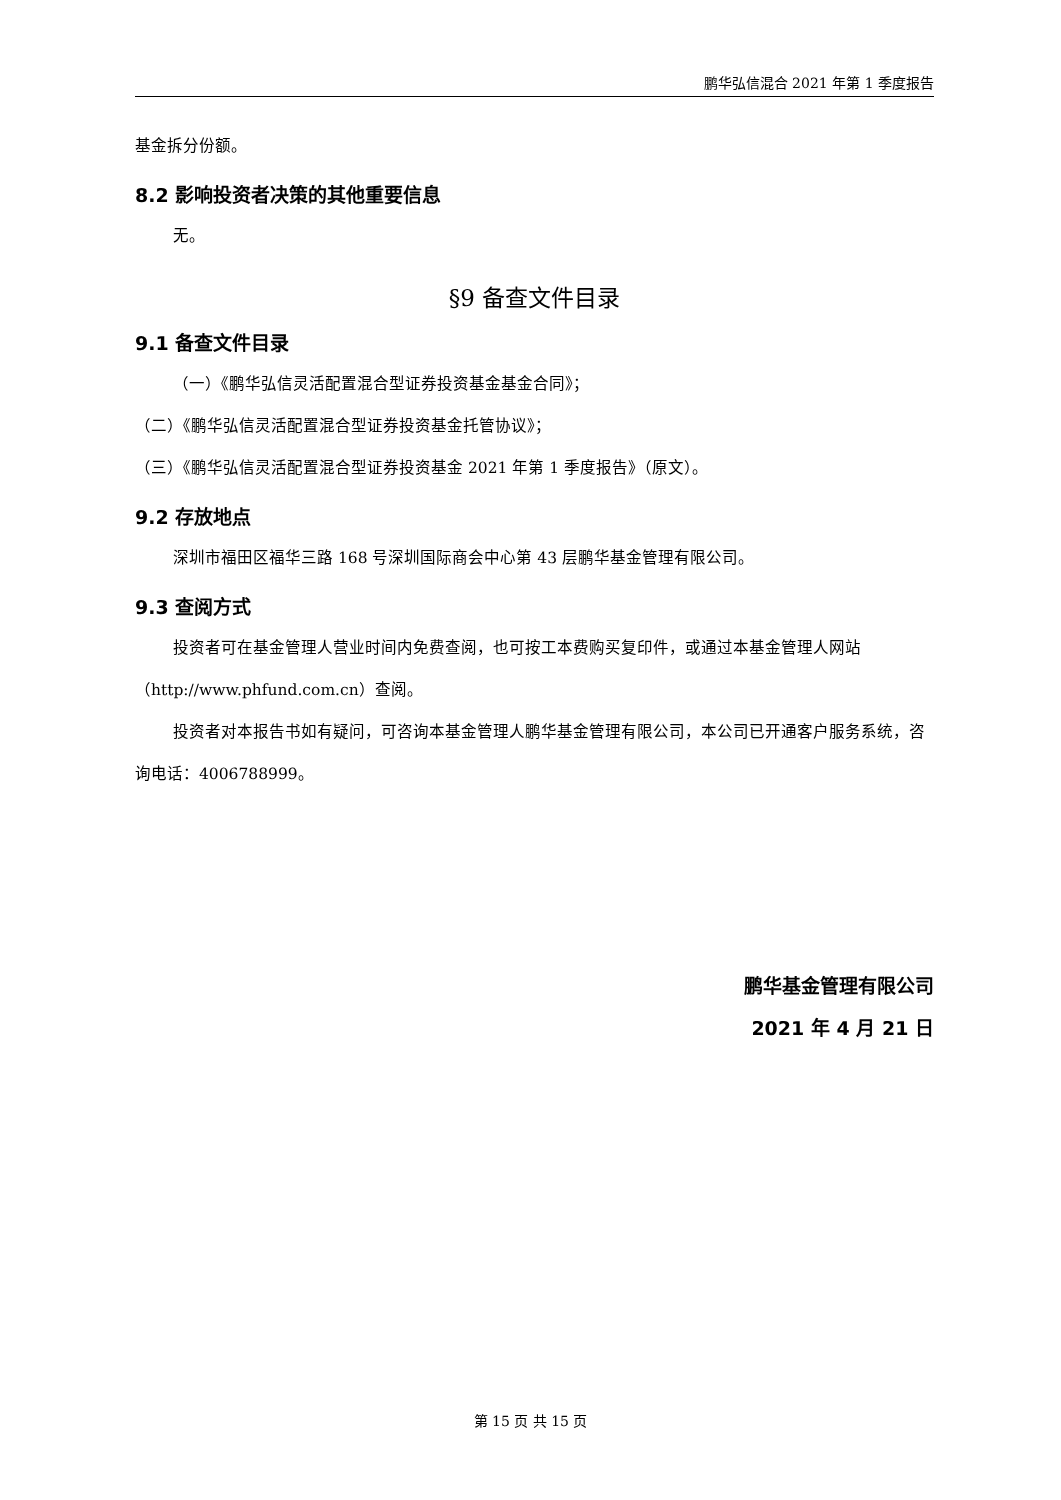鹏华弘信混合 2021 年第 1 季度报告
基金拆分份额。
8.2 影响投资者决策的其他重要信息
无。
§9 备查文件目录
9.1 备查文件目录
（一）《鹏华弘信灵活配置混合型证券投资基金基金合同》；
（二）《鹏华弘信灵活配置混合型证券投资基金托管协议》；
（三）《鹏华弘信灵活配置混合型证券投资基金 2021 年第 1 季度报告》（原文）。
9.2 存放地点
深圳市福田区福华三路 168 号深圳国际商会中心第 43 层鹏华基金管理有限公司。
9.3 查阅方式
投资者可在基金管理人营业时间内免费查阅，也可按工本费购买复印件，或通过本基金管理人网站（http://www.phfund.com.cn）查阅。
投资者对本报告书如有疑问，可咨询本基金管理人鹏华基金管理有限公司，本公司已开通客户服务系统，咨询电话：4006788999。
鹏华基金管理有限公司
2021 年 4 月 21 日
第 15 页 共 15 页